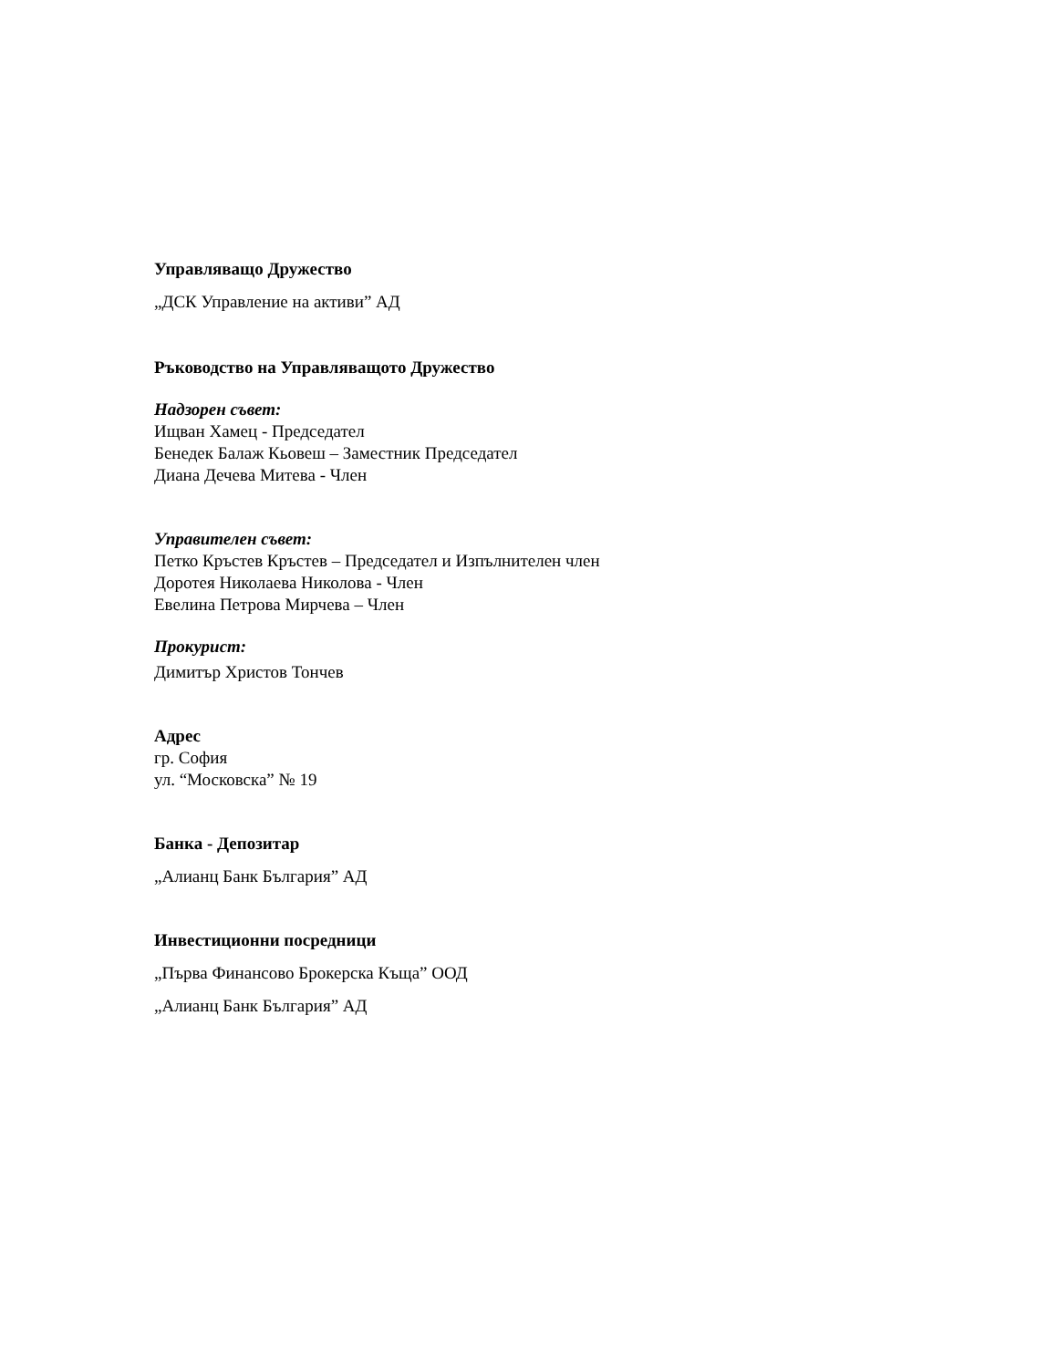Управляващо Дружество
„ДСК Управление на активи” АД
Ръководство на Управляващото Дружество
Надзорен съвет:
Ищван Хамец - Председател
Бенедек Балаж Кьовеш – Заместник Председател
Диана Дечева Митева - Член
Управителен съвет:
Петко Кръстев Кръстев – Председател и Изпълнителен член
Доротея Николаева Николова - Член
Евелина Петрова Мирчева – Член
Прокурист:
Димитър Христов Тончев
Адрес
гр. София
ул. “Московска” № 19
Банка - Депозитар
„Алианц Банк България” АД
Инвестиционни посредници
„Първа Финансово Брокерска Къща” ООД
„Алианц Банк България” АД